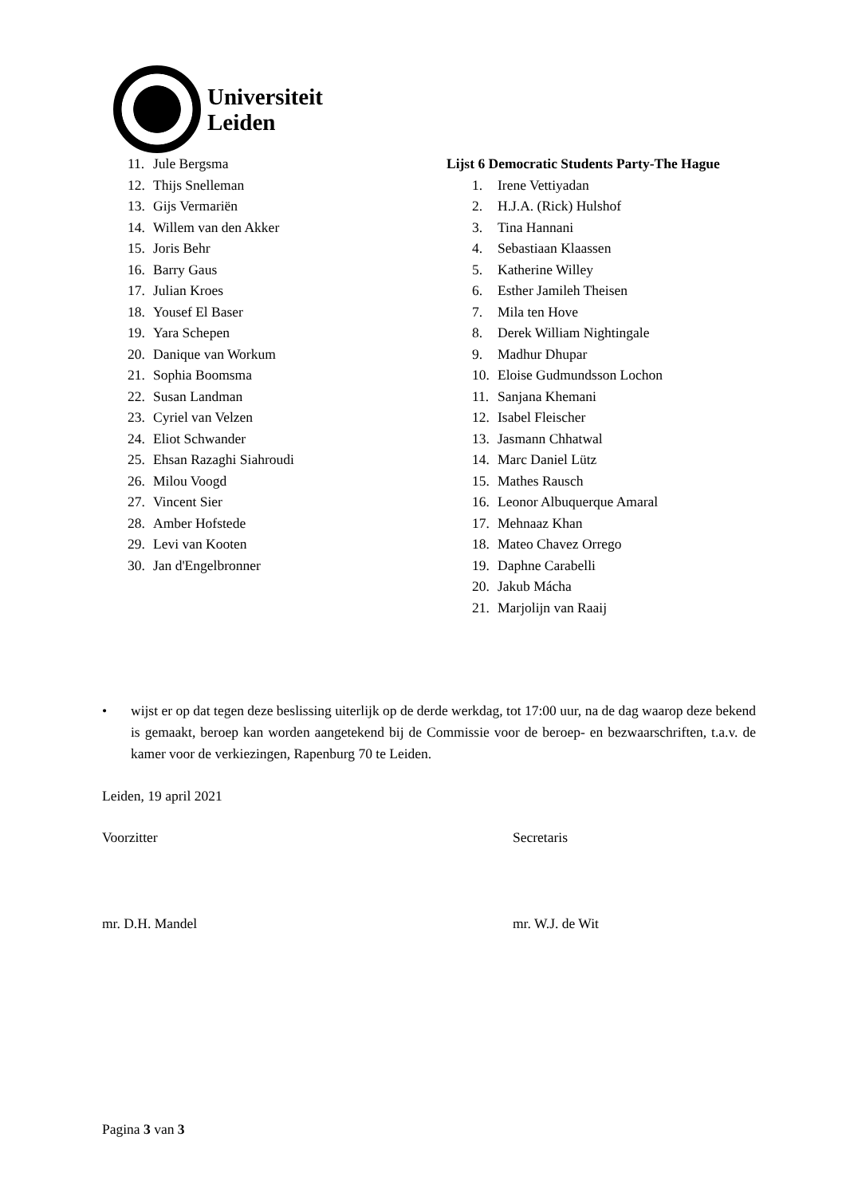Universiteit
Leiden
11. Jule Bergsma
12. Thijs Snelleman
13. Gijs Vermariën
14. Willem van den Akker
15. Joris Behr
16. Barry Gaus
17. Julian Kroes
18. Yousef El Baser
19. Yara Schepen
20. Danique van Workum
21. Sophia Boomsma
22. Susan Landman
23. Cyriel van Velzen
24. Eliot Schwander
25. Ehsan Razaghi Siahroudi
26. Milou Voogd
27. Vincent Sier
28. Amber Hofstede
29. Levi van Kooten
30. Jan d'Engelbronner
Lijst 6 Democratic Students Party-The Hague
1. Irene Vettiyadan
2. H.J.A. (Rick) Hulshof
3. Tina Hannani
4. Sebastiaan Klaassen
5. Katherine Willey
6. Esther Jamileh Theisen
7. Mila ten Hove
8. Derek William Nightingale
9. Madhur Dhupar
10. Eloise Gudmundsson Lochon
11. Sanjana Khemani
12. Isabel Fleischer
13. Jasmann Chhatwal
14. Marc Daniel Lütz
15. Mathes Rausch
16. Leonor Albuquerque Amaral
17. Mehnaaz Khan
18. Mateo Chavez Orrego
19. Daphne Carabelli
20. Jakub Mácha
21. Marjolijn van Raaij
• wijst er op dat tegen deze beslissing uiterlijk op de derde werkdag, tot 17:00 uur, na de dag waarop deze bekend is gemaakt, beroep kan worden aangetekend bij de Commissie voor de beroep- en bezwaarschriften, t.a.v. de kamer voor de verkiezingen, Rapenburg 70 te Leiden.
Leiden, 19 april 2021
Voorzitter Secretaris
mr. D.H. Mandel mr. W.J. de Wit
Pagina 3 van 3